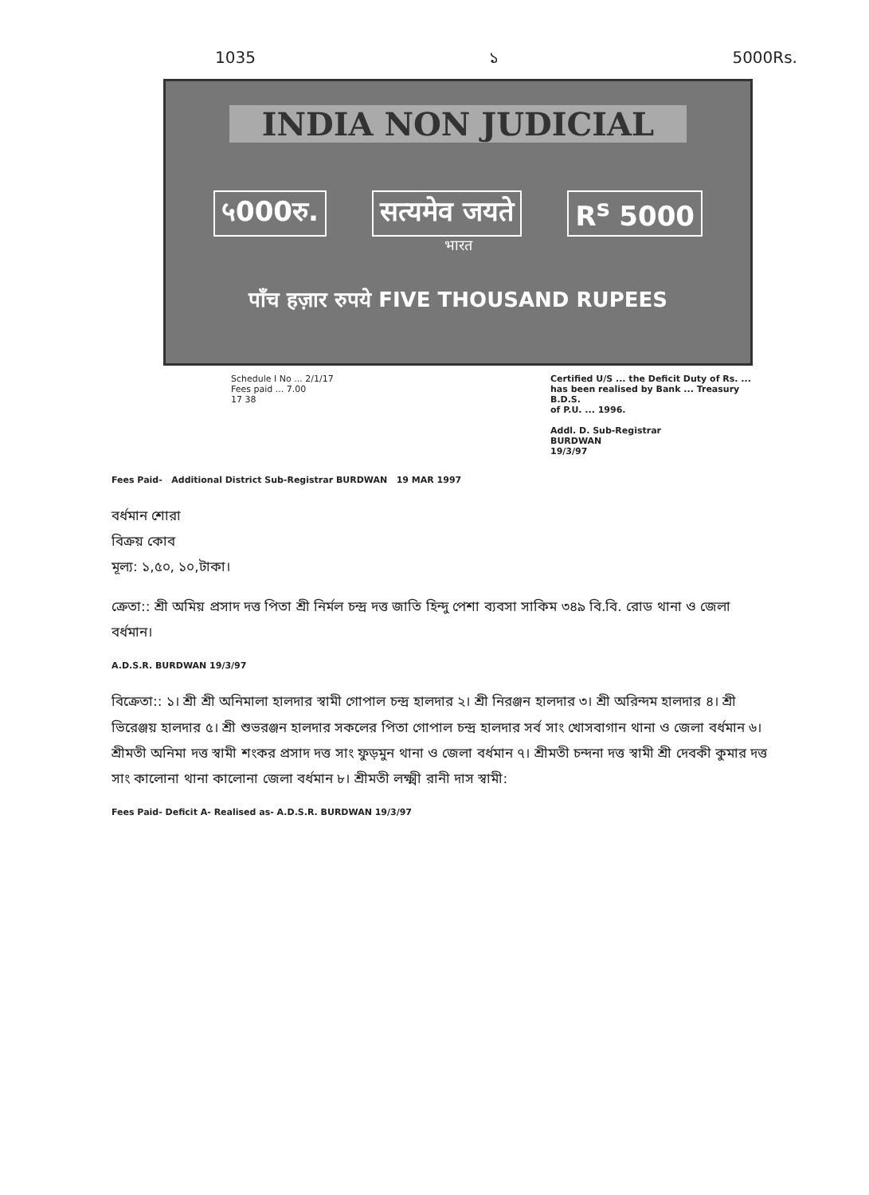1035 ১ 5000Rs.
INDIA NON JUDICIAL
५000रु. सत्यमेव जयते R<sup>s</sup> 5000
भारत
पाँच हज़ार रुपये FIVE THOUSAND RUPEES
Schedule I No ... 2/1/17
Fees paid ... 7.00
17 38
Certified U/S ... the Deficit Duty of Rs. ... has been realised by Bank ... Treasury B.D.S.
of P.U. ... 1996.
Addl. D. Sub-Registrar
BURDWAN
19/3/97
Fees Paid- Additional District Sub-Registrar BURDWAN 19 MAR 1997
বর্ধমান শোরা
বিক্রয় কোব
মূল্য: ১,৫০, ১০,টাকা।
ক্রেতা:: শ্রী অমিয় প্রসাদ দত্ত পিতা শ্রী নির্মল চন্দ্র দত্ত জাতি হিন্দু পেশা ব্যবসা সাকিম ৩৪৯ বি.বি. রোড থানা ও জেলা বর্ধমান।
A.D.S.R. BURDWAN 19/3/97
বিক্রেতা:: ১। শ্রী শ্রী অনিমালা হালদার স্বামী গোপাল চন্দ্র হালদার ২। শ্রী নিরঞ্জন হালদার ৩। শ্রী অরিন্দম হালদার ৪। শ্রী ভিরেঞ্জয় হালদার ৫। শ্রী শুভরঞ্জন হালদার সকলের পিতা গোপাল চন্দ্র হালদার সর্ব সাং খোসবাগান থানা ও জেলা বর্ধমান ৬। শ্রীমতী অনিমা দত্ত স্বামী শংকর প্রসাদ দত্ত সাং ফুড়মুন থানা ও জেলা বর্ধমান ৭। শ্রীমতী চন্দনা দত্ত স্বামী শ্রী দেবকী কুমার দত্ত সাং কালোনা থানা কালোনা জেলা বর্ধমান ৮। শ্রীমতী লক্ষ্মী রানী দাস স্বামী:
Fees Paid- Deficit A- Realised as- A.D.S.R. BURDWAN 19/3/97